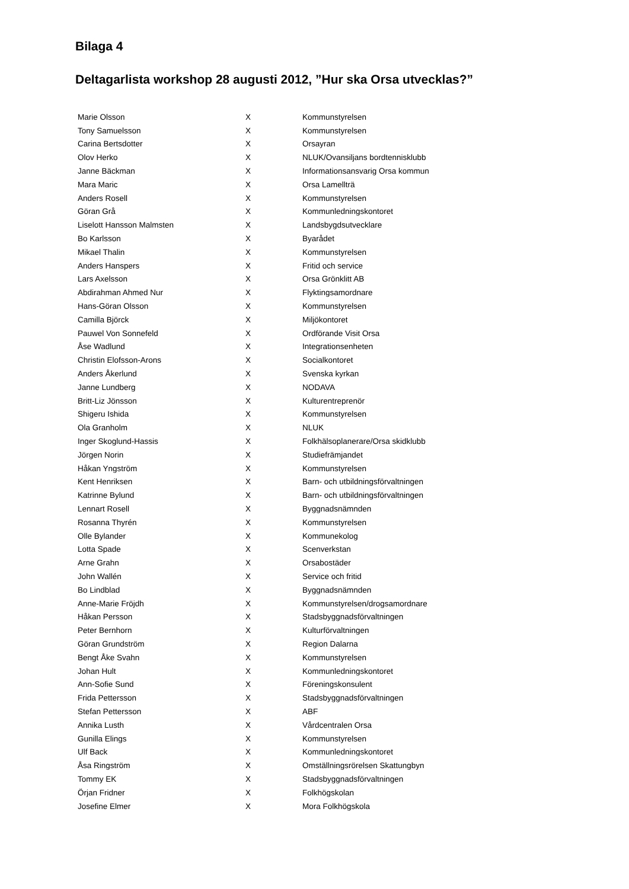Bilaga 4
Deltagarlista workshop 28 augusti 2012, ”Hur ska Orsa utvecklas?”
| Marie Olsson | X | Kommunstyrelsen |
| Tony Samuelsson | X | Kommunstyrelsen |
| Carina Bertsdotter | X | Orsayran |
| Olov Herko | X | NLUK/Ovansiljans bordtennisklubb |
| Janne Bäckman | X | Informationsansvarig Orsa kommun |
| Mara Maric | X | Orsa Lamellträ |
| Anders Rosell | X | Kommunstyrelsen |
| Göran Grå | X | Kommunledningskontoret |
| Liselott Hansson Malmsten | X | Landsbygdsutvecklare |
| Bo Karlsson | X | Byarådet |
| Mikael Thalin | X | Kommunstyrelsen |
| Anders Hanspers | X | Fritid och service |
| Lars Axelsson | X | Orsa Grönklitt AB |
| Abdirahman Ahmed Nur | X | Flyktingsamordnare |
| Hans-Göran Olsson | X | Kommunstyrelsen |
| Camilla Björck | X | Miljökontoret |
| Pauwel Von Sonnefeld | X | Ordförande Visit Orsa |
| Åse Wadlund | X | Integrationsenheten |
| Christin Elofsson-Arons | X | Socialkontoret |
| Anders Åkerlund | X | Svenska kyrkan |
| Janne Lundberg | X | NODAVA |
| Britt-Liz Jönsson | X | Kulturentreprenör |
| Shigeru Ishida | X | Kommunstyrelsen |
| Ola Granholm | X | NLUK |
| Inger Skoglund-Hassis | X | Folkhälsoplanerare/Orsa skidklubb |
| Jörgen Norin | X | Studiefrämjandet |
| Håkan Yngström | X | Kommunstyrelsen |
| Kent Henriksen | X | Barn- och utbildningsförvaltningen |
| Katrinne Bylund | X | Barn- och utbildningsförvaltningen |
| Lennart Rosell | X | Byggnadsnämnden |
| Rosanna Thyrén | X | Kommunstyrelsen |
| Olle Bylander | X | Kommunekolog |
| Lotta Spade | X | Scenverkstan |
| Arne Grahn | X | Orsabostäder |
| John Wallén | X | Service och fritid |
| Bo Lindblad | X | Byggnadsnämnden |
| Anne-Marie Fröjdh | X | Kommunstyrelsen/drogsamordnare |
| Håkan Persson | X | Stadsbyggnadsförvaltningen |
| Peter Bernhorn | X | Kulturförvaltningen |
| Göran Grundström | X | Region Dalarna |
| Bengt Åke Svahn | X | Kommunstyrelsen |
| Johan Hult | X | Kommunledningskontoret |
| Ann-Sofie Sund | X | Föreningskonsulent |
| Frida Pettersson | X | Stadsbyggnadsförvaltningen |
| Stefan Pettersson | X | ABF |
| Annika Lusth | X | Vårdcentralen Orsa |
| Gunilla Elings | X | Kommunstyrelsen |
| Ulf Back | X | Kommunledningskontoret |
| Åsa Ringström | X | Omställningsrörelsen Skattungbyn |
| Tommy EK | X | Stadsbyggnadsförvaltningen |
| Örjan Fridner | X | Folkhögskolan |
| Josefine Elmer | X | Mora Folkhögskola |